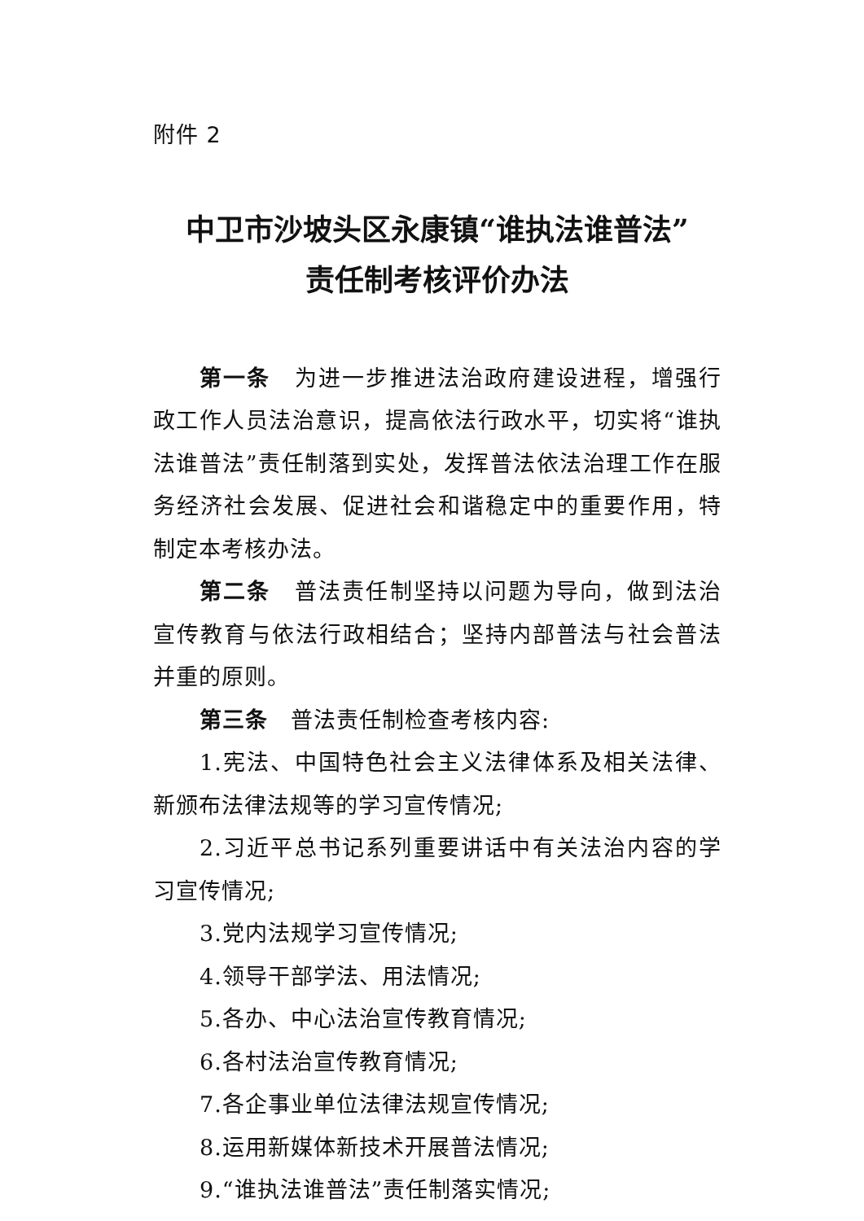附件 2
中卫市沙坡头区永康镇“谁执法谁普法”
责任制考核评价办法
第一条　为进一步推进法治政府建设进程，增强行政工作人员法治意识，提高依法行政水平，切实将“谁执法谁普法”责任制落到实处，发挥普法依法治理工作在服务经济社会发展、促进社会和谐稳定中的重要作用，特制定本考核办法。
第二条　普法责任制坚持以问题为导向，做到法治宣传教育与依法行政相结合；坚持内部普法与社会普法并重的原则。
第三条　普法责任制检查考核内容:
1.宪法、中国特色社会主义法律体系及相关法律、新颁布法律法规等的学习宣传情况;
2.习近平总书记系列重要讲话中有关法治内容的学习宣传情况;
3.党内法规学习宣传情况;
4.领导干部学法、用法情况;
5.各办、中心法治宣传教育情况;
6.各村法治宣传教育情况;
7.各企事业单位法律法规宣传情况;
8.运用新媒体新技术开展普法情况;
9.“谁执法谁普法”责任制落实情况;